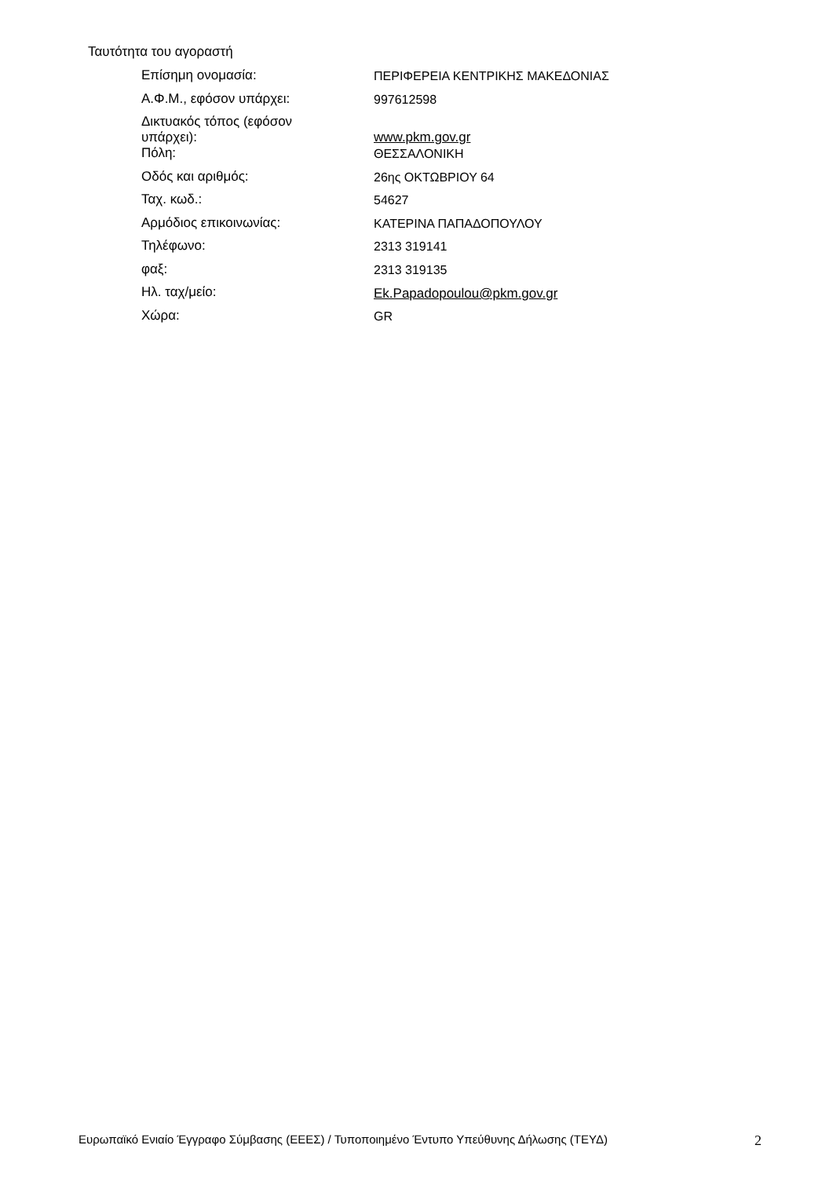Ταυτότητα του αγοραστή
| Επίσημη ονομασία: | ΠΕΡΙΦΕΡΕΙΑ ΚΕΝΤΡΙΚΗΣ ΜΑΚΕΔΟΝΙΑΣ |
| Α.Φ.Μ., εφόσον υπάρχει: | 997612598 |
| Δικτυακός τόπος (εφόσον υπάρχει): | www.pkm.gov.gr |
| Πόλη: | ΘΕΣΣΑΛΟΝΙΚΗ |
| Οδός και αριθμός: | 26ης ΟΚΤΩΒΡΙΟΥ 64 |
| Ταχ. κωδ.: | 54627 |
| Αρμόδιος επικοινωνίας: | ΚΑΤΕΡΙΝΑ ΠΑΠΑΔΟΠΟΥΛΟΥ |
| Τηλέφωνο: | 2313 319141 |
| φαξ: | 2313 319135 |
| Ηλ. ταχ/μείο: | Ek.Papadopoulou@pkm.gov.gr |
| Χώρα: | GR |
Ευρωπαϊκό Ενιαίο Έγγραφο Σύμβασης (ΕΕΕΣ) / Τυποποιημένο Έντυπο Υπεύθυνης Δήλωσης (ΤΕΥΔ) 2